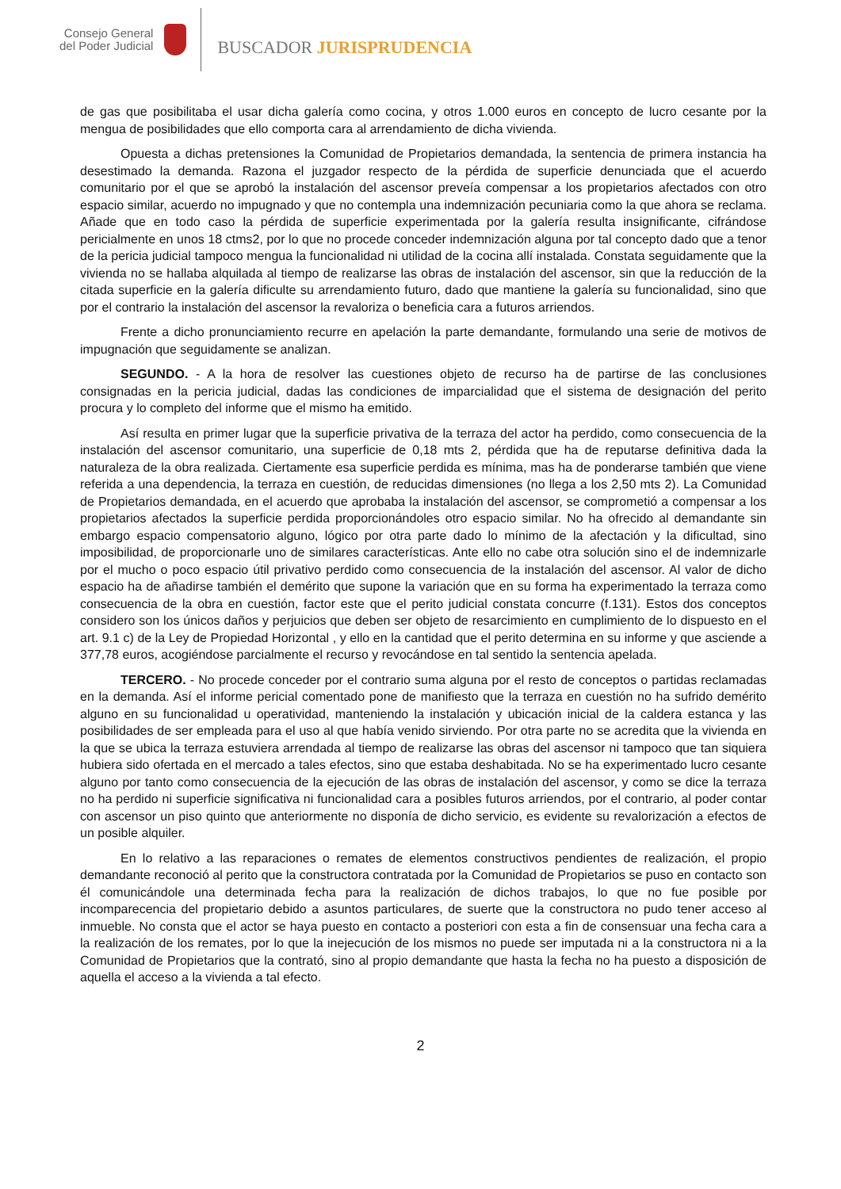Consejo General
del Poder Judicial
BUSCADOR JURISPRUDENCIA
de gas que posibilitaba el usar dicha galería como cocina, y otros 1.000 euros en concepto de lucro cesante por la mengua de posibilidades que ello comporta cara al arrendamiento de dicha vivienda.
Opuesta a dichas pretensiones la Comunidad de Propietarios demandada, la sentencia de primera instancia ha desestimado la demanda. Razona el juzgador respecto de la pérdida de superficie denunciada que el acuerdo comunitario por el que se aprobó la instalación del ascensor preveía compensar a los propietarios afectados con otro espacio similar, acuerdo no impugnado y que no contempla una indemnización pecuniaria como la que ahora se reclama. Añade que en todo caso la pérdida de superficie experimentada por la galería resulta insignificante, cifrándose pericialmente en unos 18 ctms2, por lo que no procede conceder indemnización alguna por tal concepto dado que a tenor de la pericia judicial tampoco mengua la funcionalidad ni utilidad de la cocina allí instalada. Constata seguidamente que la vivienda no se hallaba alquilada al tiempo de realizarse las obras de instalación del ascensor, sin que la reducción de la citada superficie en la galería dificulte su arrendamiento futuro, dado que mantiene la galería su funcionalidad, sino que por el contrario la instalación del ascensor la revaloriza o beneficia cara a futuros arriendos.
Frente a dicho pronunciamiento recurre en apelación la parte demandante, formulando una serie de motivos de impugnación que seguidamente se analizan.
SEGUNDO. - A la hora de resolver las cuestiones objeto de recurso ha de partirse de las conclusiones consignadas en la pericia judicial, dadas las condiciones de imparcialidad que el sistema de designación del perito procura y lo completo del informe que el mismo ha emitido.
Así resulta en primer lugar que la superficie privativa de la terraza del actor ha perdido, como consecuencia de la instalación del ascensor comunitario, una superficie de 0,18 mts 2, pérdida que ha de reputarse definitiva dada la naturaleza de la obra realizada. Ciertamente esa superficie perdida es mínima, mas ha de ponderarse también que viene referida a una dependencia, la terraza en cuestión, de reducidas dimensiones (no llega a los 2,50 mts 2). La Comunidad de Propietarios demandada, en el acuerdo que aprobaba la instalación del ascensor, se comprometió a compensar a los propietarios afectados la superficie perdida proporcionándoles otro espacio similar. No ha ofrecido al demandante sin embargo espacio compensatorio alguno, lógico por otra parte dado lo mínimo de la afectación y la dificultad, sino imposibilidad, de proporcionarle uno de similares características. Ante ello no cabe otra solución sino el de indemnizarle por el mucho o poco espacio útil privativo perdido como consecuencia de la instalación del ascensor. Al valor de dicho espacio ha de añadirse también el demérito que supone la variación que en su forma ha experimentado la terraza como consecuencia de la obra en cuestión, factor este que el perito judicial constata concurre (f.131). Estos dos conceptos considero son los únicos daños y perjuicios que deben ser objeto de resarcimiento en cumplimiento de lo dispuesto en el art. 9.1 c) de la Ley de Propiedad Horizontal , y ello en la cantidad que el perito determina en su informe y que asciende a 377,78 euros, acogiéndose parcialmente el recurso y revocándose en tal sentido la sentencia apelada.
TERCERO. - No procede conceder por el contrario suma alguna por el resto de conceptos o partidas reclamadas en la demanda. Así el informe pericial comentado pone de manifiesto que la terraza en cuestión no ha sufrido demérito alguno en su funcionalidad u operatividad, manteniendo la instalación y ubicación inicial de la caldera estanca y las posibilidades de ser empleada para el uso al que había venido sirviendo. Por otra parte no se acredita que la vivienda en la que se ubica la terraza estuviera arrendada al tiempo de realizarse las obras del ascensor ni tampoco que tan siquiera hubiera sido ofertada en el mercado a tales efectos, sino que estaba deshabitada. No se ha experimentado lucro cesante alguno por tanto como consecuencia de la ejecución de las obras de instalación del ascensor, y como se dice la terraza no ha perdido ni superficie significativa ni funcionalidad cara a posibles futuros arriendos, por el contrario, al poder contar con ascensor un piso quinto que anteriormente no disponía de dicho servicio, es evidente su revalorización a efectos de un posible alquiler.
En lo relativo a las reparaciones o remates de elementos constructivos pendientes de realización, el propio demandante reconoció al perito que la constructora contratada por la Comunidad de Propietarios se puso en contacto son él comunicándole una determinada fecha para la realización de dichos trabajos, lo que no fue posible por incomparecencia del propietario debido a asuntos particulares, de suerte que la constructora no pudo tener acceso al inmueble. No consta que el actor se haya puesto en contacto a posteriori con esta a fin de consensuar una fecha cara a la realización de los remates, por lo que la inejecución de los mismos no puede ser imputada ni a la constructora ni a la Comunidad de Propietarios que la contrató, sino al propio demandante que hasta la fecha no ha puesto a disposición de aquella el acceso a la vivienda a tal efecto.
2